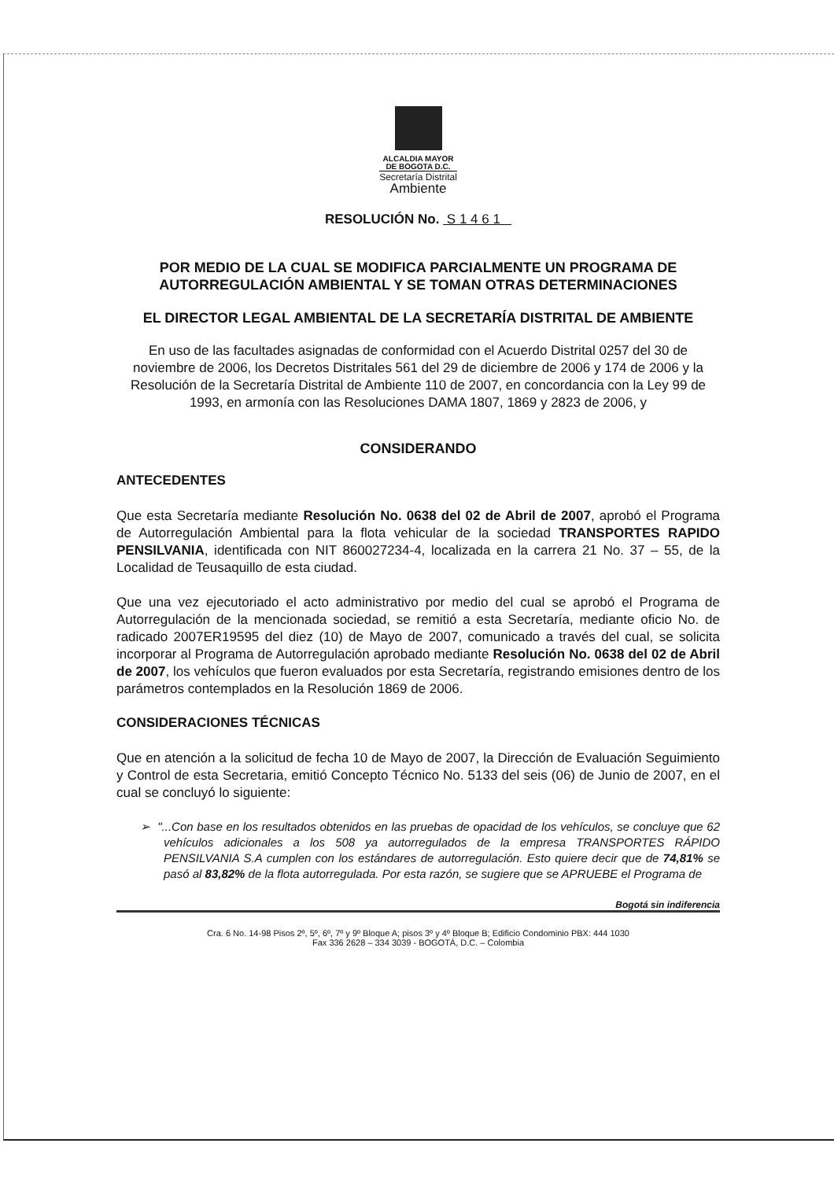ALCALDIA MAYOR
DE BOGOTA D.C.
Secretaría Distrital
Ambiente
RESOLUCIÓN No. S 1 4 6 1
POR MEDIO DE LA CUAL SE MODIFICA PARCIALMENTE UN PROGRAMA DE AUTORREGULACIÓN AMBIENTAL Y SE TOMAN OTRAS DETERMINACIONES
EL DIRECTOR LEGAL AMBIENTAL DE LA SECRETARÍA DISTRITAL DE AMBIENTE
En uso de las facultades asignadas de conformidad con el Acuerdo Distrital 0257 del 30 de noviembre de 2006, los Decretos Distritales 561 del 29 de diciembre de 2006 y 174 de 2006 y la Resolución de la Secretaría Distrital de Ambiente 110 de 2007, en concordancia con la Ley 99 de 1993, en armonía con las Resoluciones DAMA 1807, 1869 y 2823 de 2006, y
CONSIDERANDO
ANTECEDENTES
Que esta Secretaría mediante Resolución No. 0638 del 02 de Abril de 2007, aprobó el Programa de Autorregulación Ambiental para la flota vehicular de la sociedad TRANSPORTES RAPIDO PENSILVANIA, identificada con NIT 860027234-4, localizada en la carrera 21 No. 37 – 55, de la Localidad de Teusaquillo de esta ciudad.
Que una vez ejecutoriado el acto administrativo por medio del cual se aprobó el Programa de Autorregulación de la mencionada sociedad, se remitió a esta Secretaría, mediante oficio No. de radicado 2007ER19595 del diez (10) de Mayo de 2007, comunicado a través del cual, se solicita incorporar al Programa de Autorregulación aprobado mediante Resolución No. 0638 del 02 de Abril de 2007, los vehículos que fueron evaluados por esta Secretaría, registrando emisiones dentro de los parámetros contemplados en la Resolución 1869 de 2006.
CONSIDERACIONES TÉCNICAS
Que en atención a la solicitud de fecha 10 de Mayo de 2007, la Dirección de Evaluación Seguimiento y Control de esta Secretaria, emitió Concepto Técnico No. 5133 del seis (06) de Junio de 2007, en el cual se concluyó lo siguiente:
➢ "...Con base en los resultados obtenidos en las pruebas de opacidad de los vehículos, se concluye que 62 vehículos adicionales a los 508 ya autorregulados de la empresa TRANSPORTES RÁPIDO PENSILVANIA S.A cumplen con los estándares de autorregulación. Esto quiere decir que de 74,81% se pasó al 83,82% de la flota autorregulada. Por esta razón, se sugiere que se APRUEBE el Programa de
Bogotá sin indiferencia
Cra. 6 No. 14-98 Pisos 2º, 5º, 6º, 7º y 9º Bloque A; pisos 3º y 4º Bloque B; Edificio Condominio PBX: 444 1030
Fax 336 2628 – 334 3039 - BOGOTÁ, D.C. – Colombia